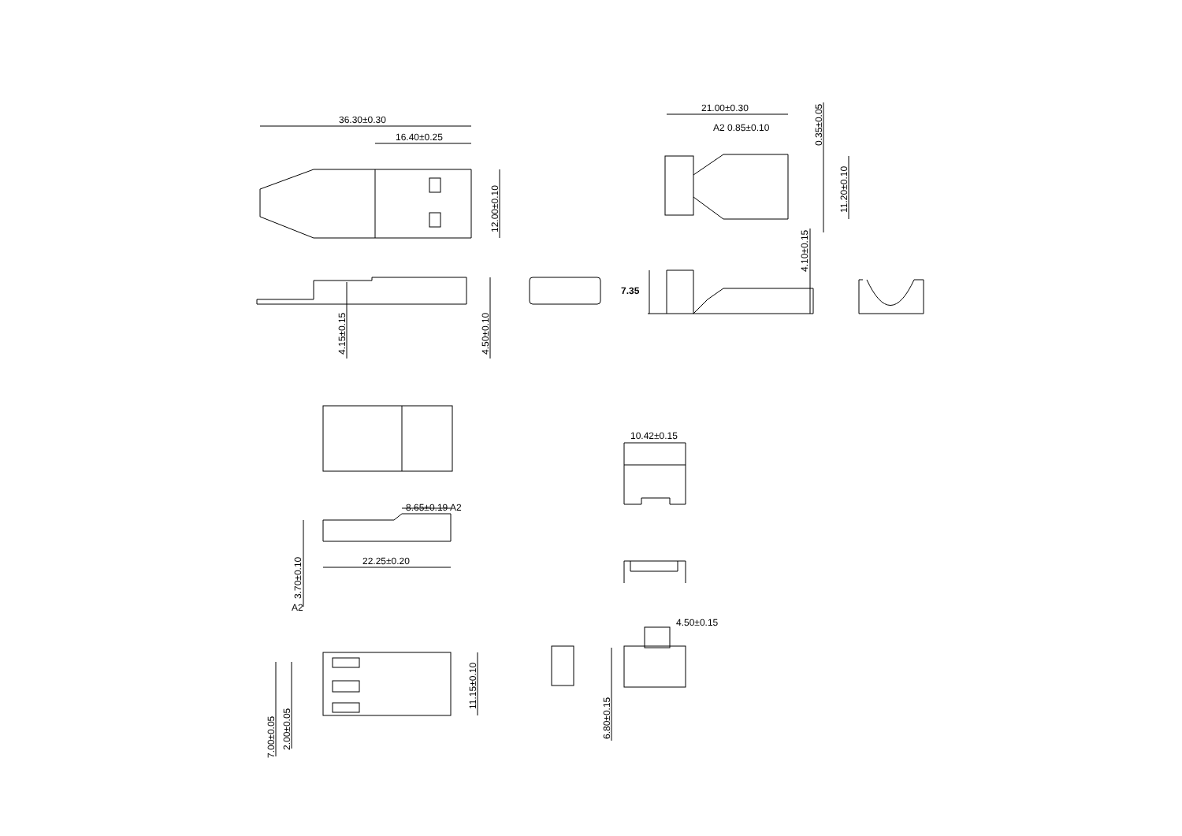36.30±0.30
16.40±0.25
12.00±0.10
4.15±0.15
4.50±0.10
21.00±0.30
A2 0.85±0.10
0.35±0.05
11.20±0.10
4.10±0.15
7.35
10.42±0.15
8.65±0.19 A2
22.25±0.20
3.70±0.10
A2
11.15±0.10
7.00±0.05
2.00±0.05
4.50±0.15
6.80±0.15